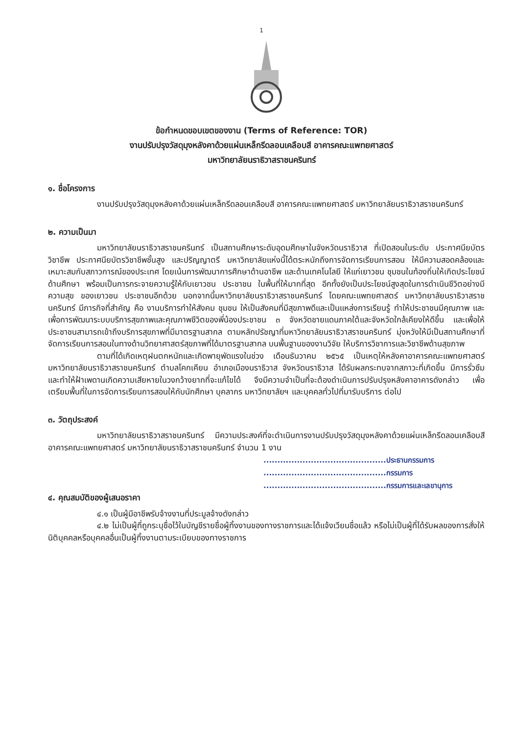1
ข้อกำหนดขอบเขตของงาน (Terms of Reference: TOR)
งานปรับปรุงวัสดุมุงหลังคาด้วยแผ่นเหล็กรีดลอนเคลือบสี อาคารคณะแพทยศาสตร์
มหาวิทยาลัยนราธิวาสราชนครินทร์
๑. ชื่อโครงการ
งานปรับปรุงวัสดุมุงหลังคาด้วยแผ่นเหล็กรีดลอนเคลือบสี อาคารคณะแพทยศาสตร์ มหาวิทยาลัยนราธิวาสราชนครินทร์
๒. ความเป็นมา
มหาวิทยาลัยนราธิวาสราชนครินทร์ เป็นสถานศึกษาระดับอุดมศึกษาในจังหวัดนราธิวาส ที่เปิดสอนในระดับ ประกาศนียบัตรวิชาชีพ ประกาศนียบัตรวิชาชีพชั้นสูง และปริญญาตรี มหาวิทยาลัยแห่งนี้ได้ตระหนักถึงการจัดการเรียนการสอน ให้มีความสอดคล้องและเหมาะสมกับสภาวการณ์ของประเทศ โดยเน้นการพัฒนาการศึกษาด้านอาชีพ และด้านเทคโนโลยี ให้แก่เยาวชน ชุมชนในท้องถิ่นให้เกิดประโยชน์ด้านศึกษา พร้อมเป็นการกระจายความรู้ให้กับเยาวชน ประชาชน ในพื้นที่ให้มากที่สุด อีกทั้งยังเป็นประโยชน์สูงสุดในการดำเนินชีวิตอย่างมีความสุข ของเยาวชน ประชาชนอีกด้วย นอกจากนี้มหาวิทยาลัยนราธิวาสราชนครินทร์ โดยคณะแพทยศาสตร์ มหาวิทยาลัยนราธิวาสราชนครินทร์ มีภารกิจที่สำคัญ คือ งานบริการทำให้สังคม ชุมชน ให้เป็นสังคมที่มีสุขภาพดีและเป็นแหล่งการเรียนรู้ ทำให้ประชาชนมีคุณภาพ และเพื่อการพัฒนาระบบบริการสุขภาพและคุณภาพชีวิตของพี่น้องประชาชน ๓ จังหวัดชายแดนภาคใต้และจังหวัดใกล้เคียงให้ดีขึ้น และเพื่อให้ประชาชนสามารถเข้าถึงบริการสุขภาพที่มีมาตรฐานสากล ตามหลักปรัชญาที่มหาวิทยาลัยนราธิวาสราชนครินทร์ มุ่งหวังให้มีเป็นสถานศึกษาที่จัดการเรียนการสอนในทางด้านวิทยาศาสตร์สุขภาพที่ได้มาตรฐานสากล บนพื้นฐานของงานวิจัย ให้บริการวิชาการและวิชาชีพด้านสุขภาพ
ตามที่ได้เกิดเหตุฝนตกหนักและเกิดพายุพัดแรงในช่วง เดือนธันวาคม ๒๕๖๕ เป็นเหตุให้หลังคาอาคารคณะแพทยศาสตร์ มหาวิทยาลัยนราธิวาสราชนครินทร์ ตำบลโคกเคียน อำเภอเมืองนราธิวาส จังหวัดนราธิวาส ได้รับผลกระทบจากสภาวะที่เกิดขึ้น มีการรั่วซึม และทำให้ฝ้าเพดานเกิดความเสียหายในวงกว้างยากที่จะแก้ไขได้ จึงมีความจำเป็นที่จะต้องดำเนินการปรับปรุงหลังคาอาคารดังกล่าว เพื่อเตรียมพื้นที่ในการจัดการเรียนการสอนให้กับนักศึกษา บุคลากร มหาวิทยาลัยฯ และบุคคลทั่วไปที่มารับบริการ ต่อไป
๓. วัตถุประสงค์
มหาวิทยาลัยนราธิวาสราชนครินทร์ มีความประสงค์ที่จะดำเนินการงานปรับปรุงวัสดุมุงหลังคาด้วยแผ่นเหล็กรีดลอนเคลือบสี อาคารคณะแพทยศาสตร์ มหาวิทยาลัยนราธิวาสราชนครินทร์ จำนวน 1 งาน
............................................ประธานกรรมการ
............................................กรรมการ
............................................กรรมการและเลขานุการ
๔. คุณสมบัติของผู้เสนอราคา
๔.๑ เป็นผู้มีอาชีพรับจ้างงานที่ประมูลจ้างดังกล่าว
๔.๒ ไม่เป็นผู้ที่ถูกระบุชื่อไว้ในบัญชีรายชื่อผู้ทิ้งงานของทางราชการและได้แจ้งเวียนชื่อแล้ว หรือไม่เป็นผู้ที่ได้รับผลของการสั่งให้นิติบุคคลหรือบุคคลอื่นเป็นผู้ทิ้งงานตามระเบียบของทางราชการ